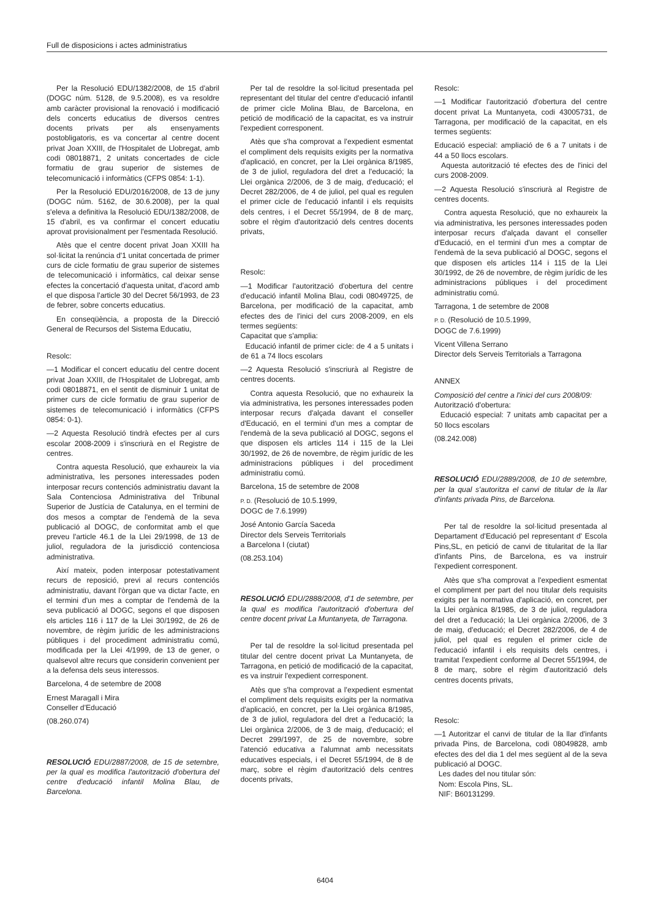Full de disposicions i actes administratius
Per la Resolució EDU/1382/2008, de 15 d'abril (DOGC núm. 5128, de 9.5.2008), es va resoldre amb caràcter provisional la renovació i modificació dels concerts educatius de diversos centres docents privats per als ensenyaments postobligatoris, es va concertar al centre docent privat Joan XXIII, de l'Hospitalet de Llobregat, amb codi 08018871, 2 unitats concertades de cicle formatiu de grau superior de sistemes de telecomunicació i informàtics (CFPS 0854: 1-1).
Per la Resolució EDU/2016/2008, de 13 de juny (DOGC núm. 5162, de 30.6.2008), per la qual s'eleva a definitiva la Resolució EDU/1382/2008, de 15 d'abril, es va confirmar el concert educatiu aprovat provisionalment per l'esmentada Resolució.
Atès que el centre docent privat Joan XXIII ha sol·licitat la renúncia d'1 unitat concertada de primer curs de cicle formatiu de grau superior de sistemes de telecomunicació i informàtics, cal deixar sense efectes la concertació d'aquesta unitat, d'acord amb el que disposa l'article 30 del Decret 56/1993, de 23 de febrer, sobre concerts educatius.
En conseqüència, a proposta de la Direcció General de Recursos del Sistema Educatiu,
Resolc:
—1 Modificar el concert educatiu del centre docent privat Joan XXIII, de l'Hospitalet de Llobregat, amb codi 08018871, en el sentit de disminuir 1 unitat de primer curs de cicle formatiu de grau superior de sistemes de telecomunicació i informàtics (CFPS 0854: 0-1).
—2 Aquesta Resolució tindrà efectes per al curs escolar 2008-2009 i s'inscriurà en el Registre de centres.
Contra aquesta Resolució, que exhaureix la via administrativa, les persones interessades poden interposar recurs contenciós administratiu davant la Sala Contenciosa Administrativa del Tribunal Superior de Justícia de Catalunya, en el termini de dos mesos a comptar de l'endemà de la seva publicació al DOGC, de conformitat amb el que preveu l'article 46.1 de la Llei 29/1998, de 13 de juliol, reguladora de la jurisdicció contenciosa administrativa.
Així mateix, poden interposar potestativament recurs de reposició, previ al recurs contenciós administratiu, davant l'òrgan que va dictar l'acte, en el termini d'un mes a comptar de l'endemà de la seva publicació al DOGC, segons el que disposen els articles 116 i 117 de la Llei 30/1992, de 26 de novembre, de règim jurídic de les administracions públiques i del procediment administratiu comú, modificada per la Llei 4/1999, de 13 de gener, o qualsevol altre recurs que considerin convenient per a la defensa dels seus interessos.
Barcelona, 4 de setembre de 2008
Ernest Maragall i Mira
Conseller d'Educació
(08.260.074)
RESOLUCIÓ EDU/2887/2008, de 15 de setembre, per la qual es modifica l'autorització d'obertura del centre d'educació infantil Molina Blau, de Barcelona.
Per tal de resoldre la sol·licitud presentada pel representant del titular del centre d'educació infantil de primer cicle Molina Blau, de Barcelona, en petició de modificació de la capacitat, es va instruir l'expedient corresponent.
Atès que s'ha comprovat a l'expedient esmentat el compliment dels requisits exigits per la normativa d'aplicació, en concret, per la Llei orgànica 8/1985, de 3 de juliol, reguladora del dret a l'educació; la Llei orgànica 2/2006, de 3 de maig, d'educació; el Decret 282/2006, de 4 de juliol, pel qual es regulen el primer cicle de l'educació infantil i els requisits dels centres, i el Decret 55/1994, de 8 de març, sobre el règim d'autorització dels centres docents privats,
Resolc:
—1 Modificar l'autorització d'obertura del centre d'educació infantil Molina Blau, codi 08049725, de Barcelona, per modificació de la capacitat, amb efectes des de l'inici del curs 2008-2009, en els termes següents:
Capacitat que s'amplia:
Educació infantil de primer cicle: de 4 a 5 unitats i de 61 a 74 llocs escolars
—2 Aquesta Resolució s'inscriurà al Registre de centres docents.
Contra aquesta Resolució, que no exhaureix la via administrativa, les persones interessades poden interposar recurs d'alçada davant el conseller d'Educació, en el termini d'un mes a comptar de l'endemà de la seva publicació al DOGC, segons el que disposen els articles 114 i 115 de la Llei 30/1992, de 26 de novembre, de règim jurídic de les administracions públiques i del procediment administratiu comú.
Barcelona, 15 de setembre de 2008
P. D. (Resolució de 10.5.1999,
DOGC de 7.6.1999)
José Antonio García Saceda
Director dels Serveis Territorials
a Barcelona I (ciutat)
(08.253.104)
RESOLUCIÓ EDU/2888/2008, d'1 de setembre, per la qual es modifica l'autorització d'obertura del centre docent privat La Muntanyeta, de Tarragona.
Per tal de resoldre la sol·licitud presentada pel titular del centre docent privat La Muntanyeta, de Tarragona, en petició de modificació de la capacitat, es va instruir l'expedient corresponent.
Atès que s'ha comprovat a l'expedient esmentat el compliment dels requisits exigits per la normativa d'aplicació, en concret, per la Llei orgànica 8/1985, de 3 de juliol, reguladora del dret a l'educació; la Llei orgànica 2/2006, de 3 de maig, d'educació; el Decret 299/1997, de 25 de novembre, sobre l'atenció educativa a l'alumnat amb necessitats educatives especials, i el Decret 55/1994, de 8 de març, sobre el règim d'autorització dels centres docents privats,
Resolc:
—1 Modificar l'autorització d'obertura del centre docent privat La Muntanyeta, codi 43005731, de Tarragona, per modificació de la capacitat, en els termes següents:
Educació especial: ampliació de 6 a 7 unitats i de 44 a 50 llocs escolars.
Aquesta autorització té efectes des de l'inici del curs 2008-2009.
—2 Aquesta Resolució s'inscriurà al Registre de centres docents.
Contra aquesta Resolució, que no exhaureix la via administrativa, les persones interessades poden interposar recurs d'alçada davant el conseller d'Educació, en el termini d'un mes a comptar de l'endemà de la seva publicació al DOGC, segons el que disposen els articles 114 i 115 de la Llei 30/1992, de 26 de novembre, de règim jurídic de les administracions públiques i del procediment administratiu comú.
Tarragona, 1 de setembre de 2008
P. D. (Resolució de 10.5.1999,
DOGC de 7.6.1999)
Vicent Villena Serrano
Director dels Serveis Territorials a Tarragona
ANNEX
Composició del centre a l'inici del curs 2008/09:
Autorització d'obertura:
Educació especial: 7 unitats amb capacitat per a 50 llocs escolars
(08.242.008)
RESOLUCIÓ EDU/2889/2008, de 10 de setembre, per la qual s'autoritza el canvi de titular de la llar d'infants privada Pins, de Barcelona.
Per tal de resoldre la sol·licitud presentada al Departament d'Educació pel representant d' Escola Pins,SL, en petició de canvi de titularitat de la llar d'infants Pins, de Barcelona, es va instruir l'expedient corresponent.
Atès que s'ha comprovat a l'expedient esmentat el compliment per part del nou titular dels requisits exigits per la normativa d'aplicació, en concret, per la Llei orgànica 8/1985, de 3 de juliol, reguladora del dret a l'educació; la Llei orgànica 2/2006, de 3 de maig, d'educació; el Decret 282/2006, de 4 de juliol, pel qual es regulen el primer cicle de l'educació infantil i els requisits dels centres, i tramitat l'expedient conforme al Decret 55/1994, de 8 de març, sobre el règim d'autorització dels centres docents privats,
Resolc:
—1 Autoritzar el canvi de titular de la llar d'infants privada Pins, de Barcelona, codi 08049828, amb efectes des del dia 1 del mes següent al de la seva publicació al DOGC.
Les dades del nou titular són:
Nom: Escola Pins, SL.
NIF: B60131299.
6404